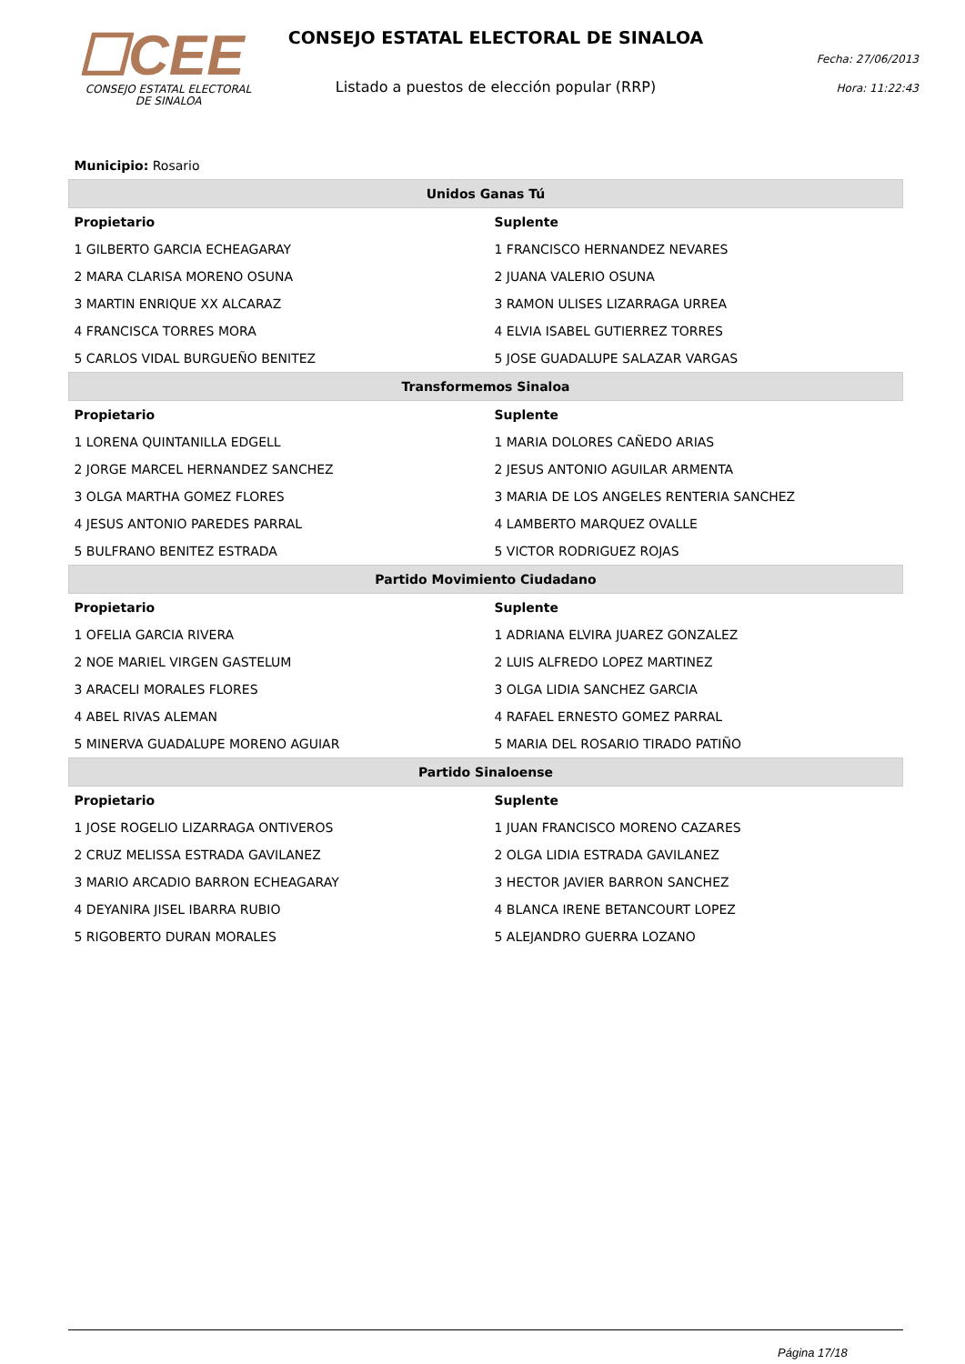☐CEE
CONSEJO ESTATAL ELECTORAL
DE SINALOA
CONSEJO ESTATAL ELECTORAL DE SINALOA
Listado a puestos de elección popular (RRP)
Fecha: 27/06/2013
Hora: 11:22:43
| Municipio: Rosario | |
| Unidos Ganas Tú | |
| Propietario | Suplente |
| 1 GILBERTO GARCIA ECHEAGARAY | 1 FRANCISCO HERNANDEZ NEVARES |
| 2 MARA CLARISA MORENO OSUNA | 2 JUANA VALERIO OSUNA |
| 3 MARTIN ENRIQUE XX ALCARAZ | 3 RAMON ULISES LIZARRAGA URREA |
| 4 FRANCISCA TORRES MORA | 4 ELVIA ISABEL GUTIERREZ TORRES |
| 5 CARLOS VIDAL BURGUEÑO BENITEZ | 5 JOSE GUADALUPE SALAZAR VARGAS |
| Transformemos Sinaloa | |
| Propietario | Suplente |
| 1 LORENA QUINTANILLA EDGELL | 1 MARIA DOLORES CAÑEDO ARIAS |
| 2 JORGE MARCEL HERNANDEZ SANCHEZ | 2 JESUS ANTONIO AGUILAR ARMENTA |
| 3 OLGA MARTHA GOMEZ FLORES | 3 MARIA DE LOS ANGELES RENTERIA SANCHEZ |
| 4 JESUS ANTONIO PAREDES PARRAL | 4 LAMBERTO MARQUEZ OVALLE |
| 5 BULFRANO BENITEZ ESTRADA | 5 VICTOR RODRIGUEZ ROJAS |
| Partido Movimiento Ciudadano | |
| Propietario | Suplente |
| 1 OFELIA GARCIA RIVERA | 1 ADRIANA ELVIRA JUAREZ GONZALEZ |
| 2 NOE MARIEL VIRGEN GASTELUM | 2 LUIS ALFREDO LOPEZ MARTINEZ |
| 3 ARACELI MORALES FLORES | 3 OLGA LIDIA SANCHEZ GARCIA |
| 4 ABEL RIVAS ALEMAN | 4 RAFAEL ERNESTO GOMEZ PARRAL |
| 5 MINERVA GUADALUPE MORENO AGUIAR | 5 MARIA DEL ROSARIO TIRADO PATIÑO |
| Partido Sinaloense | |
| Propietario | Suplente |
| 1 JOSE ROGELIO LIZARRAGA ONTIVEROS | 1 JUAN FRANCISCO MORENO CAZARES |
| 2 CRUZ MELISSA ESTRADA GAVILANEZ | 2 OLGA LIDIA ESTRADA GAVILANEZ |
| 3 MARIO ARCADIO BARRON ECHEAGARAY | 3 HECTOR JAVIER BARRON SANCHEZ |
| 4 DEYANIRA JISEL IBARRA RUBIO | 4 BLANCA IRENE BETANCOURT LOPEZ |
| 5 RIGOBERTO DURAN MORALES | 5 ALEJANDRO GUERRA LOZANO |
Página 17/18